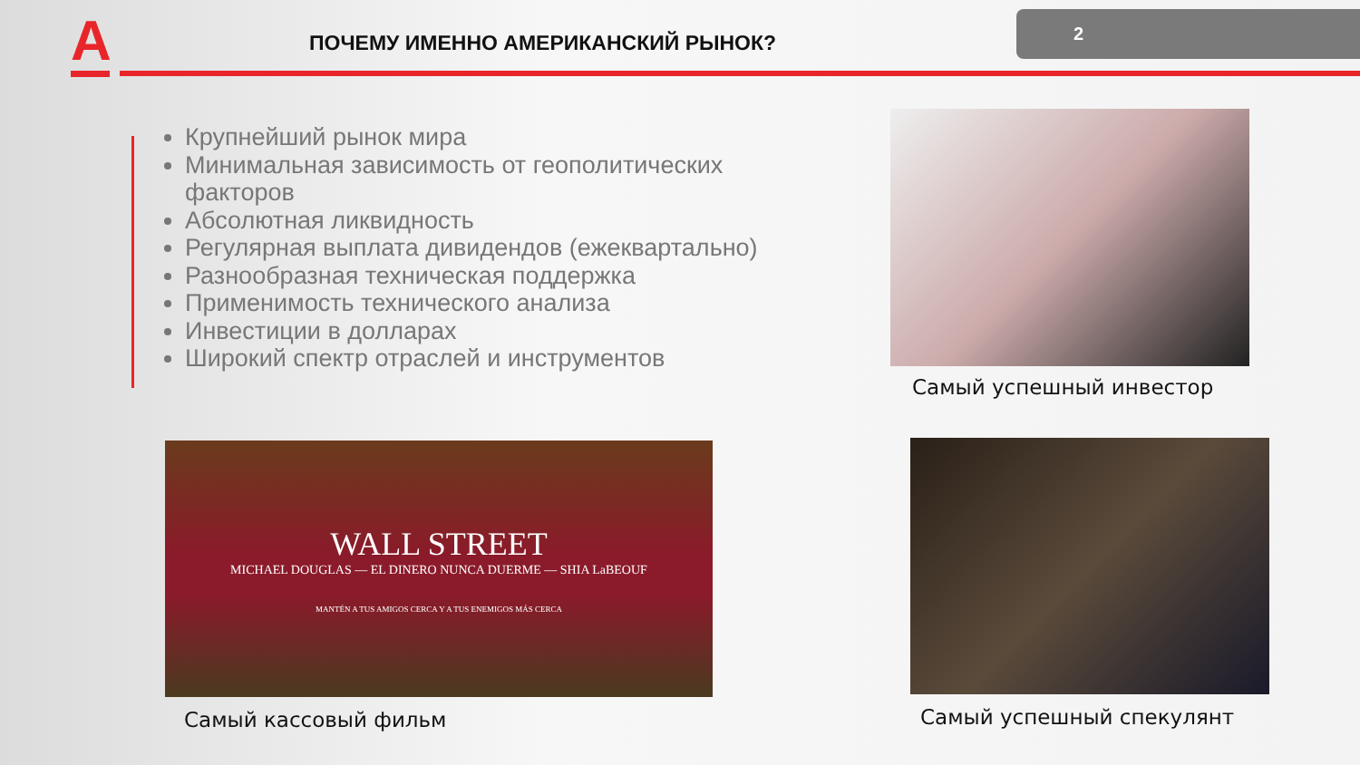А
ПОЧЕМУ ИМЕННО АМЕРИКАНСКИЙ РЫНОК?
2
Крупнейший рынок мира
Минимальная зависимость от геополитических факторов
Абсолютная ликвидность
Регулярная выплата дивидендов (ежеквартально)
Разнообразная техническая поддержка
Применимость технического анализа
Инвестиции в долларах
Широкий спектр отраслей и инструментов
Самый успешный инвестор
WALL STREET
MICHAEL DOUGLAS — EL DINERO NUNCA DUERME — SHIA LaBEOUF
MANTÉN A TUS AMIGOS CERCA Y A TUS ENEMIGOS MÁS CERCA
Самый кассовый фильм Самый успешный спекулянт